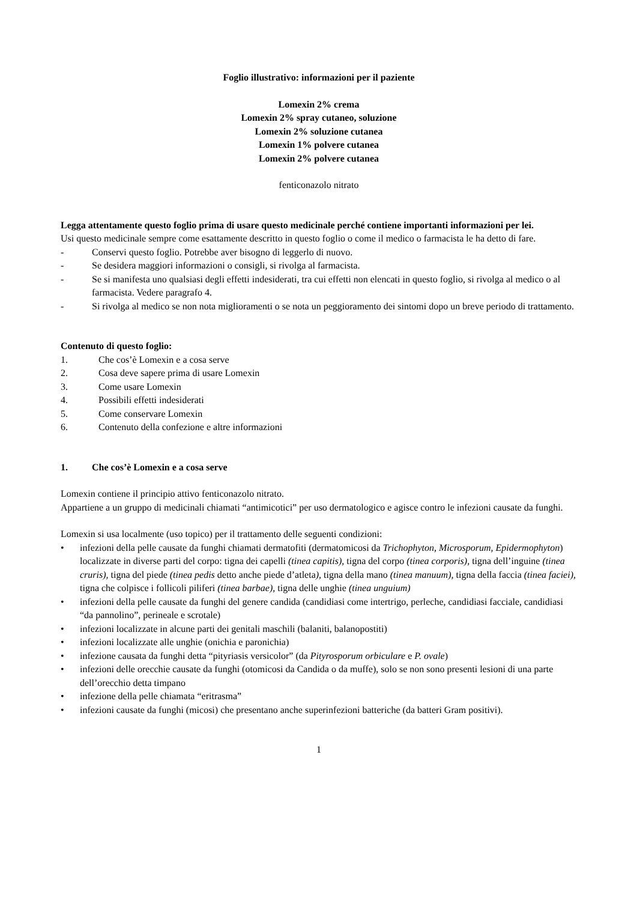Foglio illustrativo: informazioni per il paziente
Lomexin 2% crema
Lomexin 2% spray cutaneo, soluzione
Lomexin 2% soluzione cutanea
Lomexin 1% polvere cutanea
Lomexin 2% polvere cutanea
fenticonazolo nitrato
Legga attentamente questo foglio prima di usare questo medicinale perché contiene importanti informazioni per lei.
Usi questo medicinale sempre come esattamente descritto in questo foglio o come il medico o farmacista le ha detto di fare.
- Conservi questo foglio. Potrebbe aver bisogno di leggerlo di nuovo.
- Se desidera maggiori informazioni o consigli, si rivolga al farmacista.
- Se si manifesta uno qualsiasi degli effetti indesiderati, tra cui effetti non elencati in questo foglio, si rivolga al medico o al farmacista. Vedere paragrafo 4.
- Si rivolga al medico se non nota miglioramenti o se nota un peggioramento dei sintomi dopo un breve periodo di trattamento.
Contenuto di questo foglio:
1. Che cos’è Lomexin e a cosa serve
2. Cosa deve sapere prima di usare Lomexin
3. Come usare Lomexin
4. Possibili effetti indesiderati
5. Come conservare Lomexin
6. Contenuto della confezione e altre informazioni
1. Che cos’è Lomexin e a cosa serve
Lomexin contiene il principio attivo fenticonazolo nitrato.
Appartiene a un gruppo di medicinali chiamati “antimicotici” per uso dermatologico e agisce contro le infezioni causate da funghi.
Lomexin si usa localmente (uso topico) per il trattamento delle seguenti condizioni:
• infezioni della pelle causate da funghi chiamati dermatofiti (dermatomicosi da Trichophyton, Microsporum, Epidermophyton) localizzate in diverse parti del corpo: tigna dei capelli (tinea capitis), tigna del corpo (tinea corporis), tigna dell’inguine (tinea cruris), tigna del piede (tinea pedis detto anche piede d’atleta), tigna della mano (tinea manuum), tigna della faccia (tinea faciei), tigna che colpisce i follicoli piliferi (tinea barbae), tigna delle unghie (tinea unguium)
• infezioni della pelle causate da funghi del genere candida (candidiasi come intertrigo, perleche, candidiasi facciale, candidiasi “da pannolino”, perineale e scrotale)
• infezioni localizzate in alcune parti dei genitali maschili (balaniti, balanopostiti)
• infezioni localizzate alle unghie (onichia e paronichia)
• infezione causata da funghi detta “pityriasis versicolor” (da Pityrosporum orbiculare e P. ovale)
• infezioni delle orecchie causate da funghi (otomicosi da Candida o da muffe), solo se non sono presenti lesioni di una parte dell’orecchio detta timpano
• infezione della pelle chiamata “eritrasma”
• infezioni causate da funghi (micosi) che presentano anche superinfezioni batteriche (da batteri Gram positivi).
1